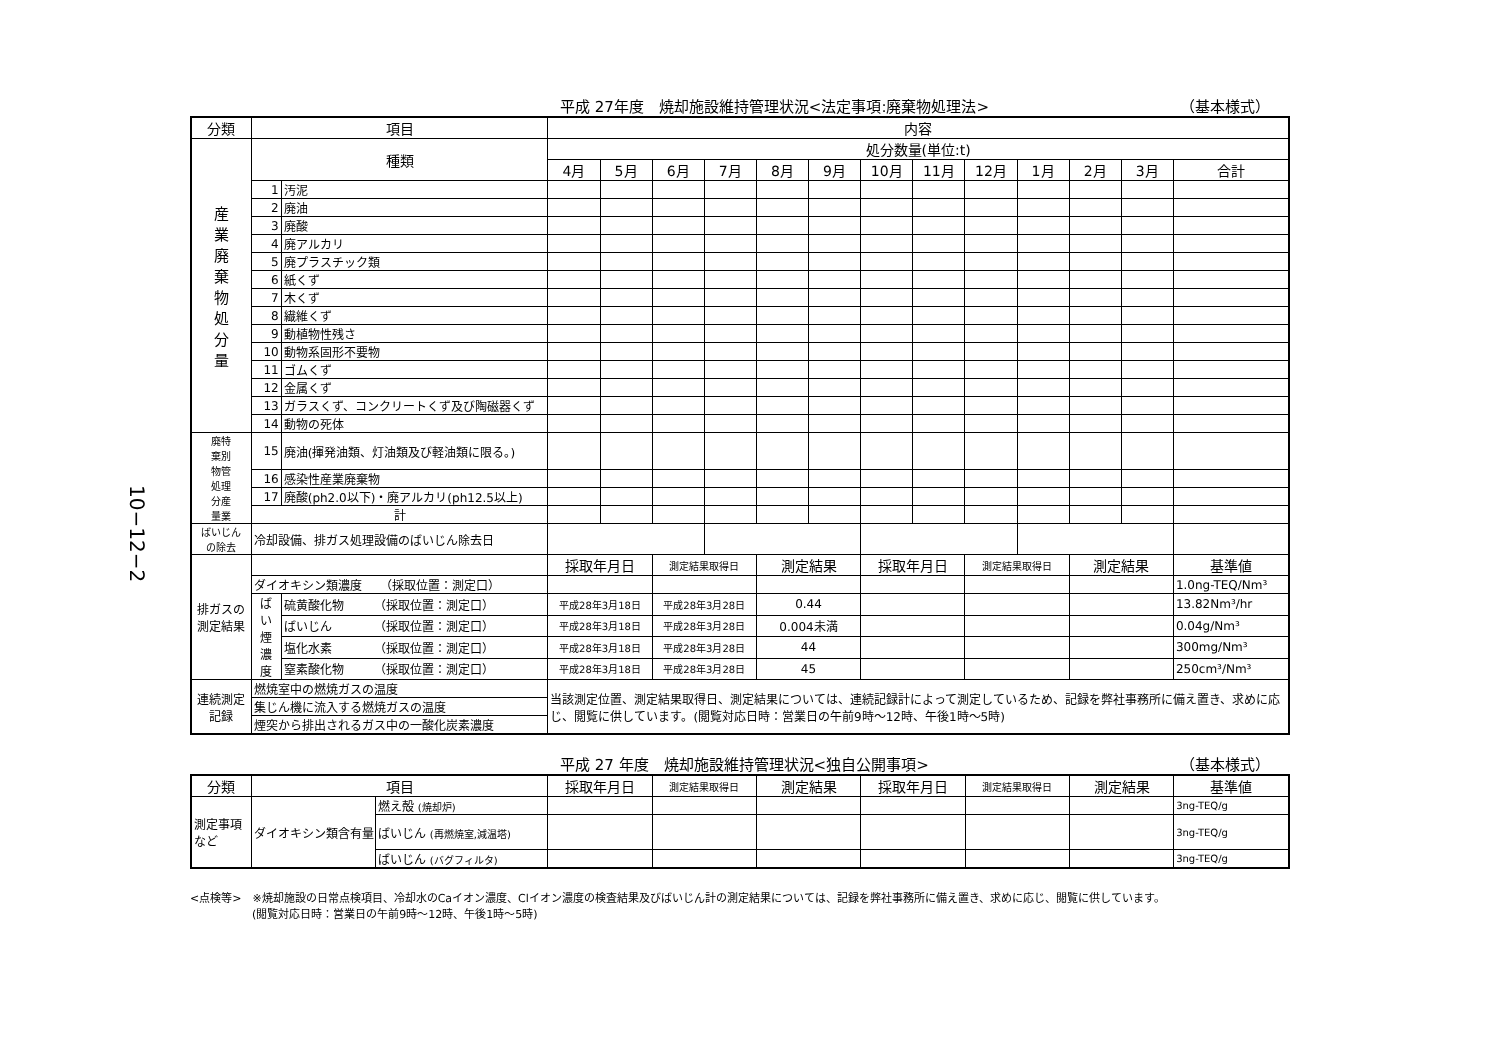10−12−2
平成 27年度　焼却施設維持管理状況<法定事項:廃棄物処理法> （基本様式）
| 分類 | 項目 | | 内容 | | | | | | | | | | | | |
| --- | --- | --- | --- | --- | --- | --- | --- | --- | --- | --- | --- | --- | --- | --- | --- |
| 産 業 廃 棄 物 処 分 量 | 種類 | | 処分数量(単位:t) | | | | | | | | | | | | |
| | | | 4月 | 5月 | 6月 | 7月 | 8月 | 9月 | 10月 | 11月 | 12月 | 1月 | 2月 | 3月 | 合計 |
| | 1 | 汚泥 | | | | | | | | | | | | | |
| | 2 | 廃油 | | | | | | | | | | | | | |
| | 3 | 廃酸 | | | | | | | | | | | | | |
| | 4 | 廃アルカリ | | | | | | | | | | | | | |
| | 5 | 廃プラスチック類 | | | | | | | | | | | | | |
| | 6 | 紙くず | | | | | | | | | | | | | |
| | 7 | 木くず | | | | | | | | | | | | | |
| | 8 | 繊維くず | | | | | | | | | | | | | |
| | 9 | 動植物性残さ | | | | | | | | | | | | | |
| | 10 | 動物系固形不要物 | | | | | | | | | | | | | |
| | 11 | ゴムくず | | | | | | | | | | | | | |
| | 12 | 金属くず | | | | | | | | | | | | | |
| | 13 | ガラスくず、コンクリートくず及び陶磁器くず | | | | | | | | | | | | | |
| | 14 | 動物の死体 | | | | | | | | | | | | | |
| 廃特 棄別 物管 処理 分産 量業 | 15 | 廃油(揮発油類、灯油類及び軽油類に限る。) | | | | | | | | | | | | | |
| | 16 | 感染性産業廃棄物 | | | | | | | | | | | | | |
| | 17 | 廃酸(ph2.0以下)・廃アルカリ(ph12.5以上) | | | | | | | | | | | | | |
| | 計 | | | | | | | | | | | | | | |
| ばいじん の除去 | 冷却設備、排ガス処理設備のばいじん除去日 | | | | | | | | | | | | | | |
| 排ガスの 測定結果 | | | 採取年月日 | | 測定結果取得日 | | 測定結果 | | 採取年月日 | | 測定結果取得日 | | 測定結果 | | 基準値 |
| | ダイオキシン類濃度 （採取位置：測定口） | | | | | | | | | | | | | | 1.0ng-TEQ/Nm³ |
| | ば い 煙 濃 度 | 硫黄酸化物 （採取位置：測定口） | 平成28年3月18日 | | 平成28年3月28日 | | 0.44 | | | | | | | | 13.82Nm³/hr |
| | | ばいじん （採取位置：測定口） | 平成28年3月18日 | | 平成28年3月28日 | | 0.004未満 | | | | | | | | 0.04g/Nm³ |
| | | 塩化水素 （採取位置：測定口） | 平成28年3月18日 | | 平成28年3月28日 | | 44 | | | | | | | | 300mg/Nm³ |
| | | 窒素酸化物 （採取位置：測定口） | 平成28年3月18日 | | 平成28年3月28日 | | 45 | | | | | | | | 250cm³/Nm³ |
| 連続測定 記録 | 燃焼室中の燃焼ガスの温度 | | 当該測定位置、測定結果取得日、測定結果については、連続記録計によって測定しているため、記録を弊社事務所に備え置き、求めに応じ、閲覧に供しています。(閲覧対応日時：営業日の午前9時～12時、午後1時～5時) | | | | | | | | | | | | |
| | 集じん機に流入する燃焼ガスの温度 | | | | | | | | | | | | | | |
| | 煙突から排出されるガス中の一酸化炭素濃度 | | | | | | | | | | | | | | |
平成 27 年度　焼却施設維持管理状況<独自公開事項> （基本様式）
| 分類 | 項目 | | 採取年月日 | 測定結果取得日 | 測定結果 | 採取年月日 | 測定結果取得日 | 測定結果 | 基準値 |
| --- | --- | --- | --- | --- | --- | --- | --- | --- | --- |
| 測定事項 など | ダイオキシン類含有量 | 燃え殻 (焼却炉) | | | | | | | 3ng-TEQ/g |
| | | ばいじん (再燃焼室,減温塔) | | | | | | | 3ng-TEQ/g |
| | | ばいじん (バグフィルタ) | | | | | | | 3ng-TEQ/g |
<点検等>　※焼却施設の日常点検項目、冷却水のCaイオン濃度、Clイオン濃度の検査結果及びばいじん計の測定結果については、記録を弊社事務所に備え置き、求めに応じ、閲覧に供しています。
(閲覧対応日時：営業日の午前9時～12時、午後1時～5時)